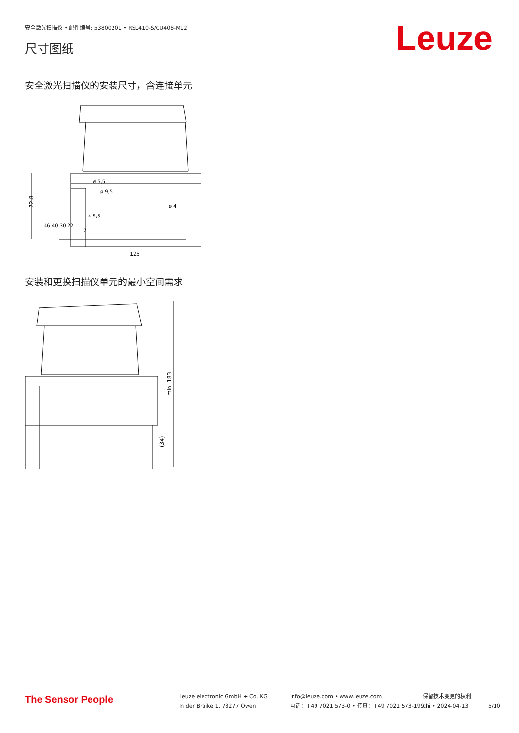安全激光扫描仪 • 配件编号: 53800201 • RSL410-S/CU408-M12
尺寸图纸 Leuze
安全激光扫描仪的安装尺寸，含连接单元
72,8
125
ø 5,5
ø 9,5
ø 4
46 40 30 22
7
4 5,5
安装和更换扫描仪单元的最小空间需求
min. 183
(34)
The Sensor People
Leuze electronic GmbH + Co. KG
In der Braike 1, 73277 Owen
info@leuze.com • www.leuze.com
电话：+49 7021 573-0 • 传真：+49 7021 573-199
保留技术变更的权利
chi • 2024-04-13
5/10